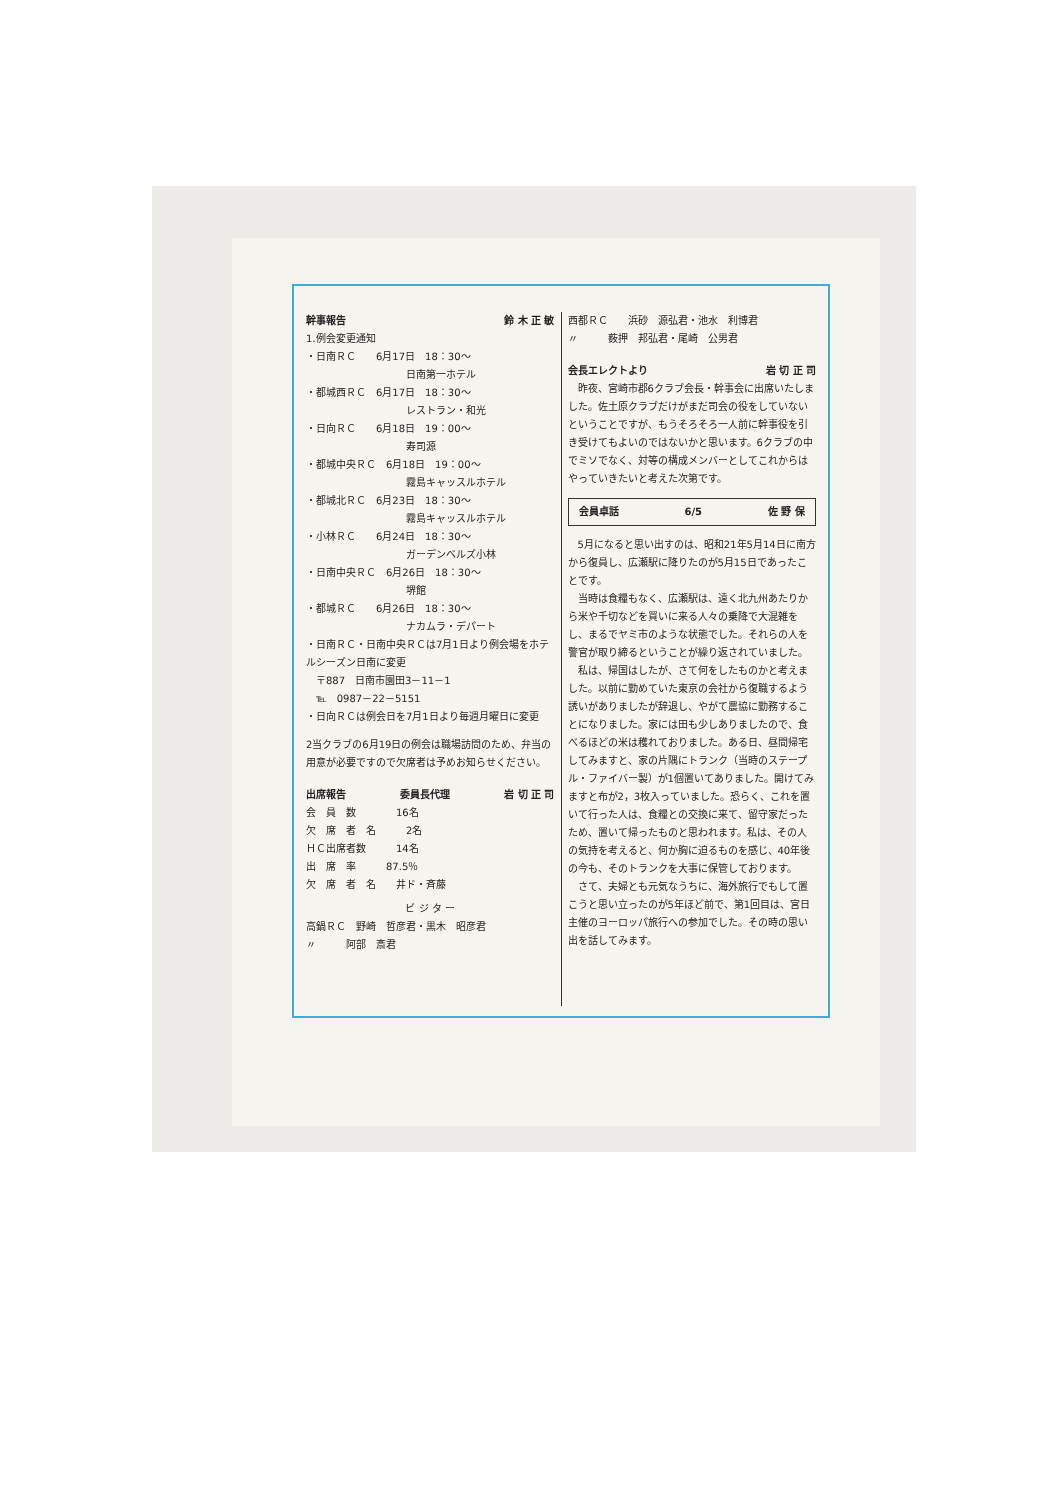幹事報告 鈴 木 正 敏
1.例会変更通知
・日南ＲＣ　　6月17日　18：30～
日南第一ホテル
・都城西ＲＣ　6月17日　18：30～
レストラン・和光
・日向ＲＣ　　6月18日　19：00～
寿司源
・都城中央ＲＣ　6月18日　19：00～
霧島キャッスルホテル
・都城北ＲＣ　6月23日　18：30～
霧島キャッスルホテル
・小林ＲＣ　　6月24日　18：30～
ガーデンベルズ小林
・日南中央ＲＣ　6月26日　18：30～
堺館
・都城ＲＣ　　6月26日　18：30～
ナカムラ・デパート
・日南ＲＣ・日南中央ＲＣは7月1日より例会場をホテルシーズン日南に変更
　〒887　日南市園田3－11－1
　℡　0987－22－5151
・日向ＲＣは例会日を7月1日より毎週月曜日に変更
2当クラブの6月19日の例会は職場訪問のため、弁当の用意が必要ですので欠席者は予めお知らせください。
出席報告 委員長代理 岩 切 正 司
会　員　数　　　　16名
欠　席　者　名　　　2名
ＨＣ出席者数　　　14名
出　席　率　　　87.5％
欠　席　者　名　　井ド・斉藤
ビ ジ タ ー
高鍋ＲＣ　野崎　哲彦君・黒木　昭彦君
〃　　　阿部　斎君
西都ＲＣ　　浜砂　源弘君・池水　利博君
〃　　　薮押　邦弘君・尾崎　公男君
会長エレクトより 岩 切 正 司
　昨夜、宮崎市郡6クラブ会長・幹事会に出席いたしました。佐土原クラブだけがまだ司会の役をしていないということですが、もうそろそろ一人前に幹事役を引き受けてもよいのではないかと思います。6クラブの中でミソでなく、対等の構成メンバーとしてこれからはやっていきたいと考えた次第です。
会員卓話 6/5 佐 野 保
　5月になると思い出すのは、昭和21年5月14日に南方から復員し、広瀬駅に降りたのが5月15日であったことです。
　当時は食糧もなく、広瀬駅は、遠く北九州あたりから米や千切などを買いに来る人々の乗降で大混雑をし、まるでヤミ市のような状態でした。それらの人を警官が取り締るということが繰り返されていました。
　私は、帰国はしたが、さて何をしたものかと考えました。以前に勤めていた東京の会社から復職するよう誘いがありましたが辞退し、やがて農協に勤務することになりました。家には田も少しありましたので、食べるほどの米は穫れておりました。ある日、昼間帰宅してみますと、家の片隅にトランク（当時のステープル・ファイバー製）が1個置いてありました。開けてみますと布が2，3枚入っていました。恐らく、これを置いて行った人は、食糧との交換に来て、留守家だったため、置いて帰ったものと思われます。私は、その人の気持を考えると、何か胸に迫るものを感じ、40年後の今も、そのトランクを大事に保管しております。
　さて、夫婦とも元気なうちに、海外旅行でもして置こうと思い立ったのが5年ほど前で、第1回目は、宮日主催のヨーロッパ旅行への参加でした。その時の思い出を話してみます。